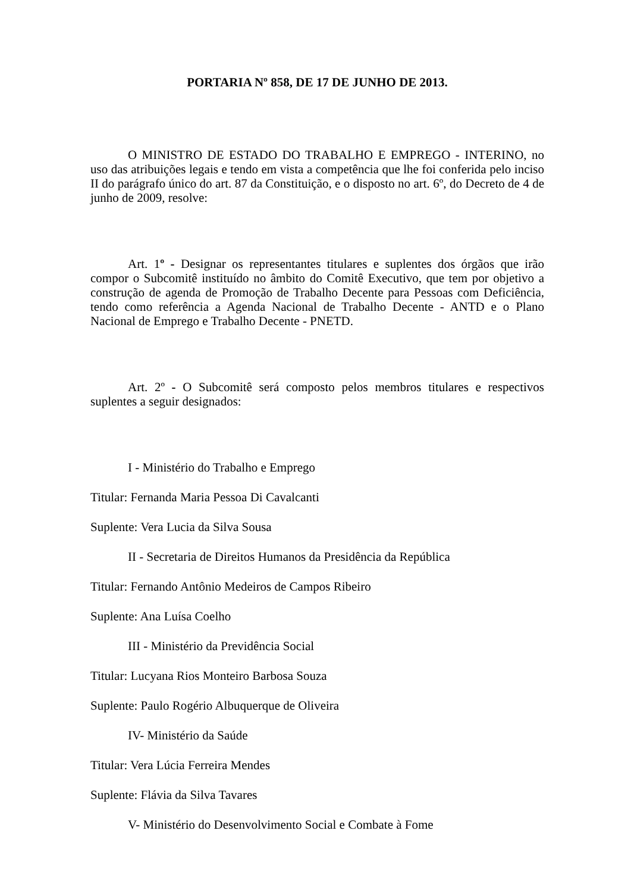PORTARIA Nº 858, DE 17 DE JUNHO DE 2013.
O MINISTRO DE ESTADO DO TRABALHO E EMPREGO - INTERINO, no uso das atribuições legais e tendo em vista a competência que lhe foi conferida pelo inciso II do parágrafo único do art. 87 da Constituição, e o disposto no art. 6º, do Decreto de 4 de junho de 2009, resolve:
Art. 1º - Designar os representantes titulares e suplentes dos órgãos que irão compor o Subcomitê instituído no âmbito do Comitê Executivo, que tem por objetivo a construção de agenda de Promoção de Trabalho Decente para Pessoas com Deficiência, tendo como referência a Agenda Nacional de Trabalho Decente - ANTD e o Plano Nacional de Emprego e Trabalho Decente - PNETD.
Art. 2º - O Subcomitê será composto pelos membros titulares e respectivos suplentes a seguir designados:
I - Ministério do Trabalho e Emprego
Titular: Fernanda Maria Pessoa Di Cavalcanti
Suplente: Vera Lucia da Silva Sousa
II - Secretaria de Direitos Humanos da Presidência da República
Titular: Fernando Antônio Medeiros de Campos Ribeiro
Suplente: Ana Luísa Coelho
III - Ministério da Previdência Social
Titular: Lucyana Rios Monteiro Barbosa Souza
Suplente: Paulo Rogério Albuquerque de Oliveira
IV- Ministério da Saúde
Titular: Vera Lúcia Ferreira Mendes
Suplente: Flávia da Silva Tavares
V- Ministério do Desenvolvimento Social e Combate à Fome